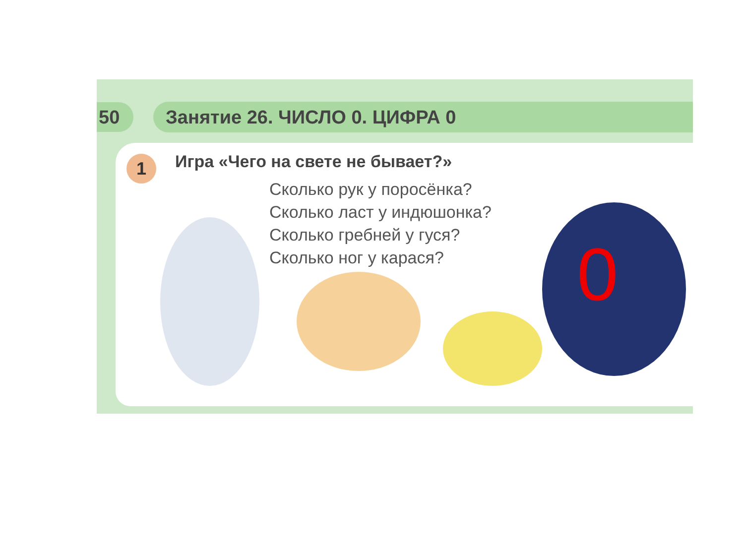50
Занятие 26. ЧИСЛО 0. ЦИФРА 0
1
Игра «Чего на свете не бывает?»
Сколько рук у поросёнка?
Сколько ласт у индюшонка?
Сколько гребней у гуся?
Сколько ног у карася?
0